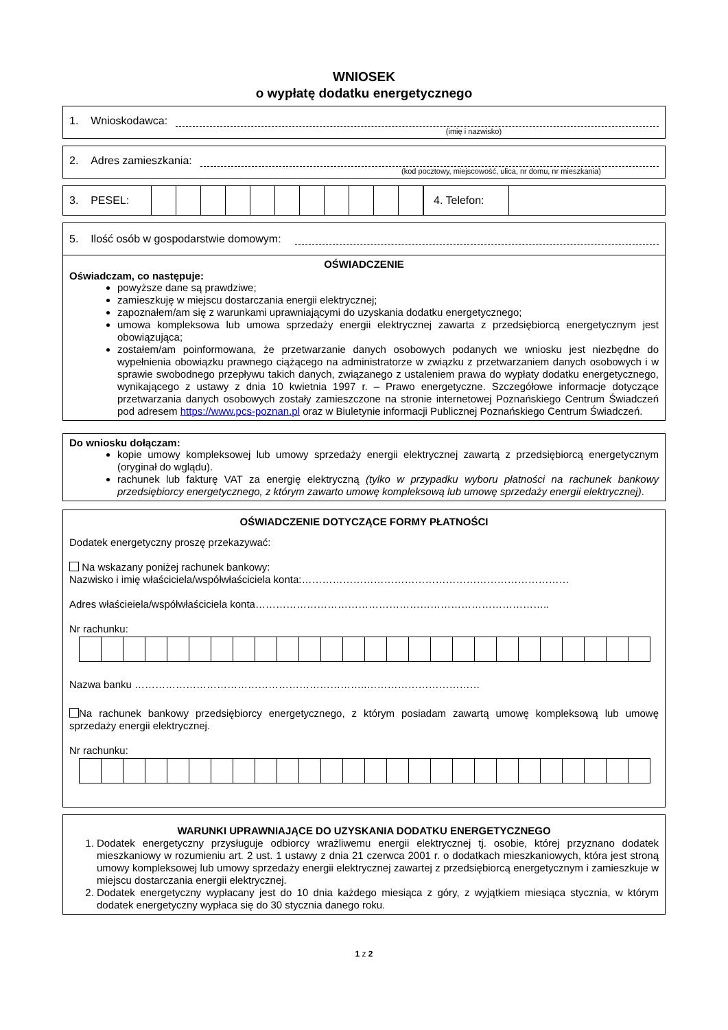WNIOSEK
o wypłatę dodatku energetycznego
1. Wnioskodawca:
(imię i nazwisko)
2. Adres zamieszkania:
(kod pocztowy, miejscowość, ulica, nr domu, nr mieszkania)
| 3. PESEL: | | | | | | | | | | | |
| 4. Telefon: | |
5. Ilość osób w gospodarstwie domowym:
OŚWIADCZENIE
Oświadczam, co następuje:
powyższe dane są prawdziwe;
zamieszkuję w miejscu dostarczania energii elektrycznej;
zapoznałem/am się z warunkami uprawniającymi do uzyskania dodatku energetycznego;
umowa kompleksowa lub umowa sprzedaży energii elektrycznej zawarta z przedsiębiorcą energetycznym jest obowiązująca;
zostałem/am poinformowana, że przetwarzanie danych osobowych podanych we wniosku jest niezbędne do wypełnienia obowiązku prawnego ciążącego na administratorze w związku z przetwarzaniem danych osobowych i w sprawie swobodnego przepływu takich danych, związanego z ustaleniem prawa do wypłaty dodatku energetycznego, wynikającego z ustawy z dnia 10 kwietnia 1997 r. – Prawo energetyczne. Szczegółowe informacje dotyczące przetwarzania danych osobowych zostały zamieszczone na stronie internetowej Poznańskiego Centrum Świadczeń pod adresem https://www.pcs-poznan.pl oraz w Biuletynie informacji Publicznej Poznańskiego Centrum Świadczeń.
Do wniosku dołączam:
kopie umowy kompleksowej lub umowy sprzedaży energii elektrycznej zawartą z przedsiębiorcą energetycznym (oryginał do wglądu).
rachunek lub fakturę VAT za energię elektryczną (tylko w przypadku wyboru płatności na rachunek bankowy przedsiębiorcy energetycznego, z którym zawarto umowę kompleksową lub umowę sprzedaży energii elektrycznej).
OŚWIADCZENIE DOTYCZĄCE FORMY PŁATNOŚCI
Dodatek energetyczny proszę przekazywać:
Na wskazany poniżej rachunek bankowy:
Nazwisko i imię właściciela/współwłaściciela konta:……………………………………………………………………
Adres właścieiela/współwłaściciela konta…………………………………………………………………………..
Nr rachunku:
Nazwa banku …………………………………………………………..……………………………
Na rachunek bankowy przedsiębiorcy energetycznego, z którym posiadam zawartą umowę kompleksową lub umowę sprzedaży energii elektrycznej.
Nr rachunku:
WARUNKI UPRAWNIAJĄCE DO UZYSKANIA DODATKU ENERGETYCZNEGO
1. Dodatek energetyczny przysługuje odbiorcy wrażliwemu energii elektrycznej tj. osobie, której przyznano dodatek mieszkaniowy w rozumieniu art. 2 ust. 1 ustawy z dnia 21 czerwca 2001 r. o dodatkach mieszkaniowych, która jest stroną umowy kompleksowej lub umowy sprzedaży energii elektrycznej zawartej z przedsiębiorcą energetycznym i zamieszkuje w miejscu dostarczania energii elektrycznej.
2. Dodatek energetyczny wypłacany jest do 10 dnia każdego miesiąca z góry, z wyjątkiem miesiąca stycznia, w którym dodatek energetyczny wypłaca się do 30 stycznia danego roku.
1 z 2